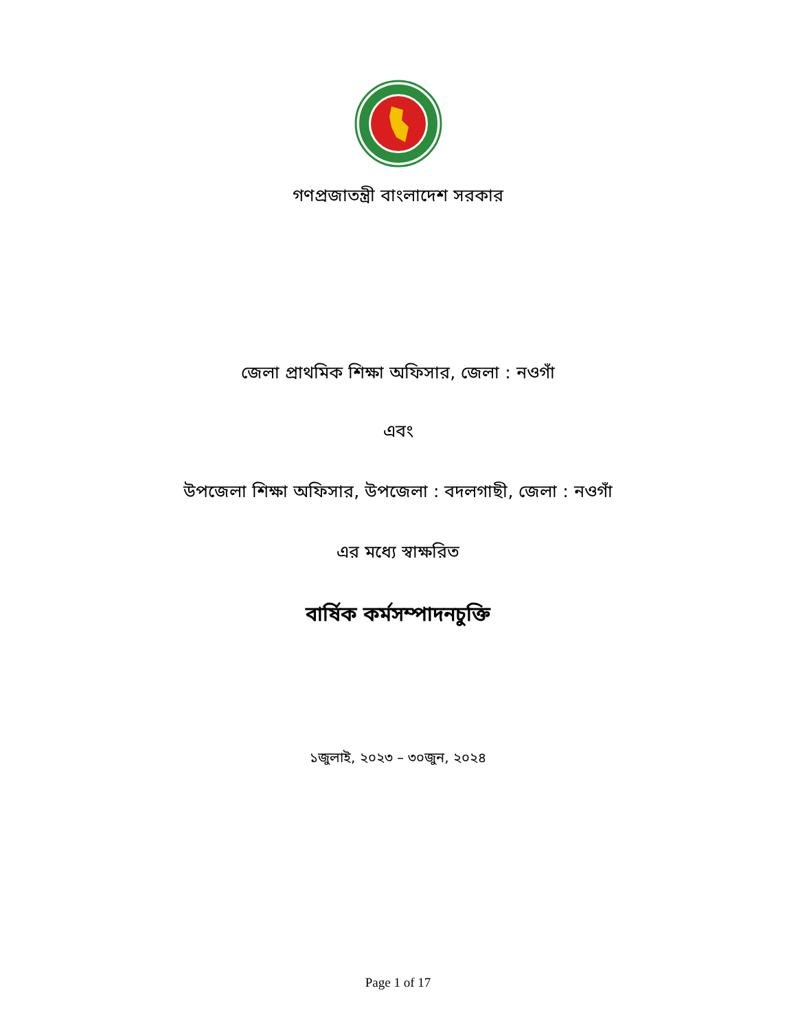গণপ্রজাতন্ত্রী বাংলাদেশ সরকার
জেলা প্রাথমিক শিক্ষা অফিসার, জেলা : নওগাঁ
এবং
উপজেলা শিক্ষা অফিসার, উপজেলা : বদলগাছী, জেলা : নওগাঁ
এর মধ্যে স্বাক্ষরিত
বার্ষিক কর্মসম্পাদনচুক্তি
১জুলাই, ২০২৩ – ৩০জুন, ২০২৪
Page 1 of 17